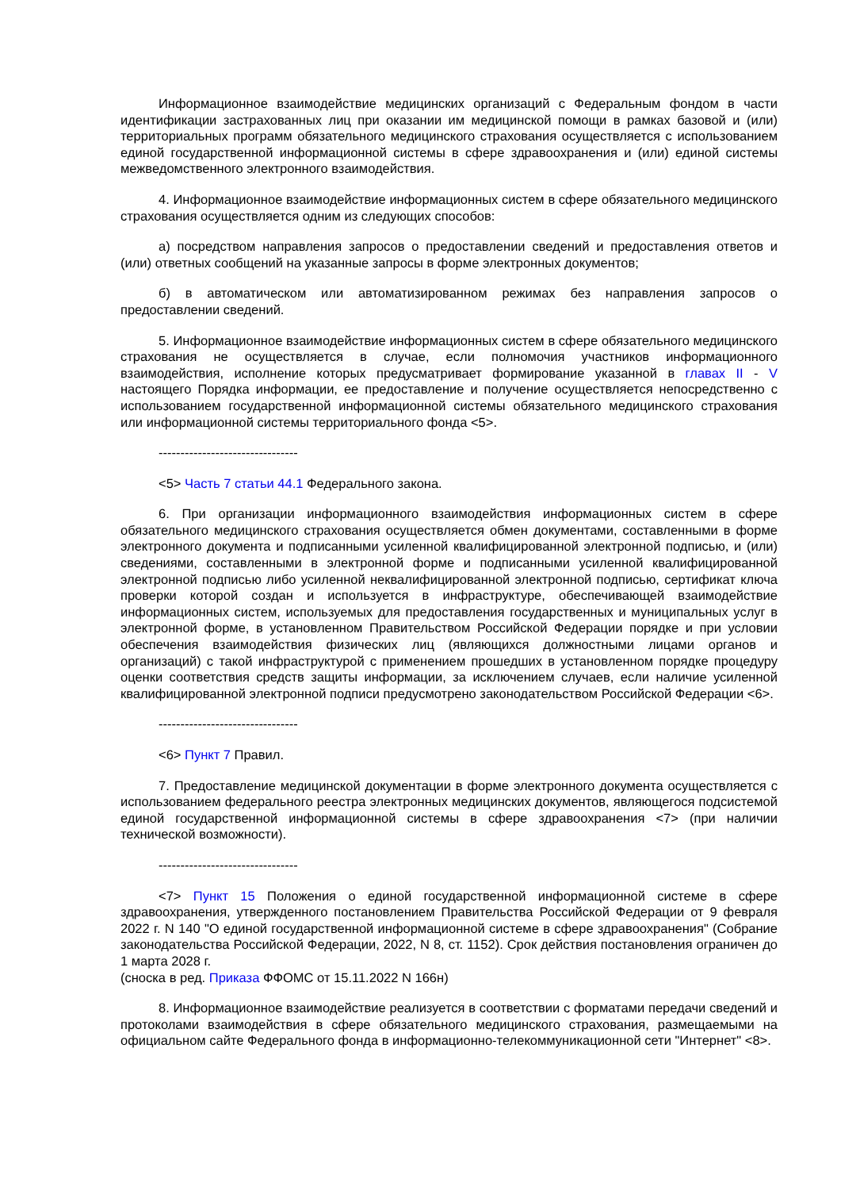Информационное взаимодействие медицинских организаций с Федеральным фондом в части идентификации застрахованных лиц при оказании им медицинской помощи в рамках базовой и (или) территориальных программ обязательного медицинского страхования осуществляется с использованием единой государственной информационной системы в сфере здравоохранения и (или) единой системы межведомственного электронного взаимодействия.
4. Информационное взаимодействие информационных систем в сфере обязательного медицинского страхования осуществляется одним из следующих способов:
а) посредством направления запросов о предоставлении сведений и предоставления ответов и (или) ответных сообщений на указанные запросы в форме электронных документов;
б) в автоматическом или автоматизированном режимах без направления запросов о предоставлении сведений.
5. Информационное взаимодействие информационных систем в сфере обязательного медицинского страхования не осуществляется в случае, если полномочия участников информационного взаимодействия, исполнение которых предусматривает формирование указанной в главах II - V настоящего Порядка информации, ее предоставление и получение осуществляется непосредственно с использованием государственной информационной системы обязательного медицинского страхования или информационной системы территориального фонда <5>.
--------------------------------
<5> Часть 7 статьи 44.1 Федерального закона.
6. При организации информационного взаимодействия информационных систем в сфере обязательного медицинского страхования осуществляется обмен документами, составленными в форме электронного документа и подписанными усиленной квалифицированной электронной подписью, и (или) сведениями, составленными в электронной форме и подписанными усиленной квалифицированной электронной подписью либо усиленной неквалифицированной электронной подписью, сертификат ключа проверки которой создан и используется в инфраструктуре, обеспечивающей взаимодействие информационных систем, используемых для предоставления государственных и муниципальных услуг в электронной форме, в установленном Правительством Российской Федерации порядке и при условии обеспечения взаимодействия физических лиц (являющихся должностными лицами органов и организаций) с такой инфраструктурой с применением прошедших в установленном порядке процедуру оценки соответствия средств защиты информации, за исключением случаев, если наличие усиленной квалифицированной электронной подписи предусмотрено законодательством Российской Федерации <6>.
--------------------------------
<6> Пункт 7 Правил.
7. Предоставление медицинской документации в форме электронного документа осуществляется с использованием федерального реестра электронных медицинских документов, являющегося подсистемой единой государственной информационной системы в сфере здравоохранения <7> (при наличии технической возможности).
--------------------------------
<7> Пункт 15 Положения о единой государственной информационной системе в сфере здравоохранения, утвержденного постановлением Правительства Российской Федерации от 9 февраля 2022 г. N 140 "О единой государственной информационной системе в сфере здравоохранения" (Собрание законодательства Российской Федерации, 2022, N 8, ст. 1152). Срок действия постановления ограничен до 1 марта 2028 г.
(сноска в ред. Приказа ФФОМС от 15.11.2022 N 166н)
8. Информационное взаимодействие реализуется в соответствии с форматами передачи сведений и протоколами взаимодействия в сфере обязательного медицинского страхования, размещаемыми на официальном сайте Федерального фонда в информационно-телекоммуникационной сети "Интернет" <8>.